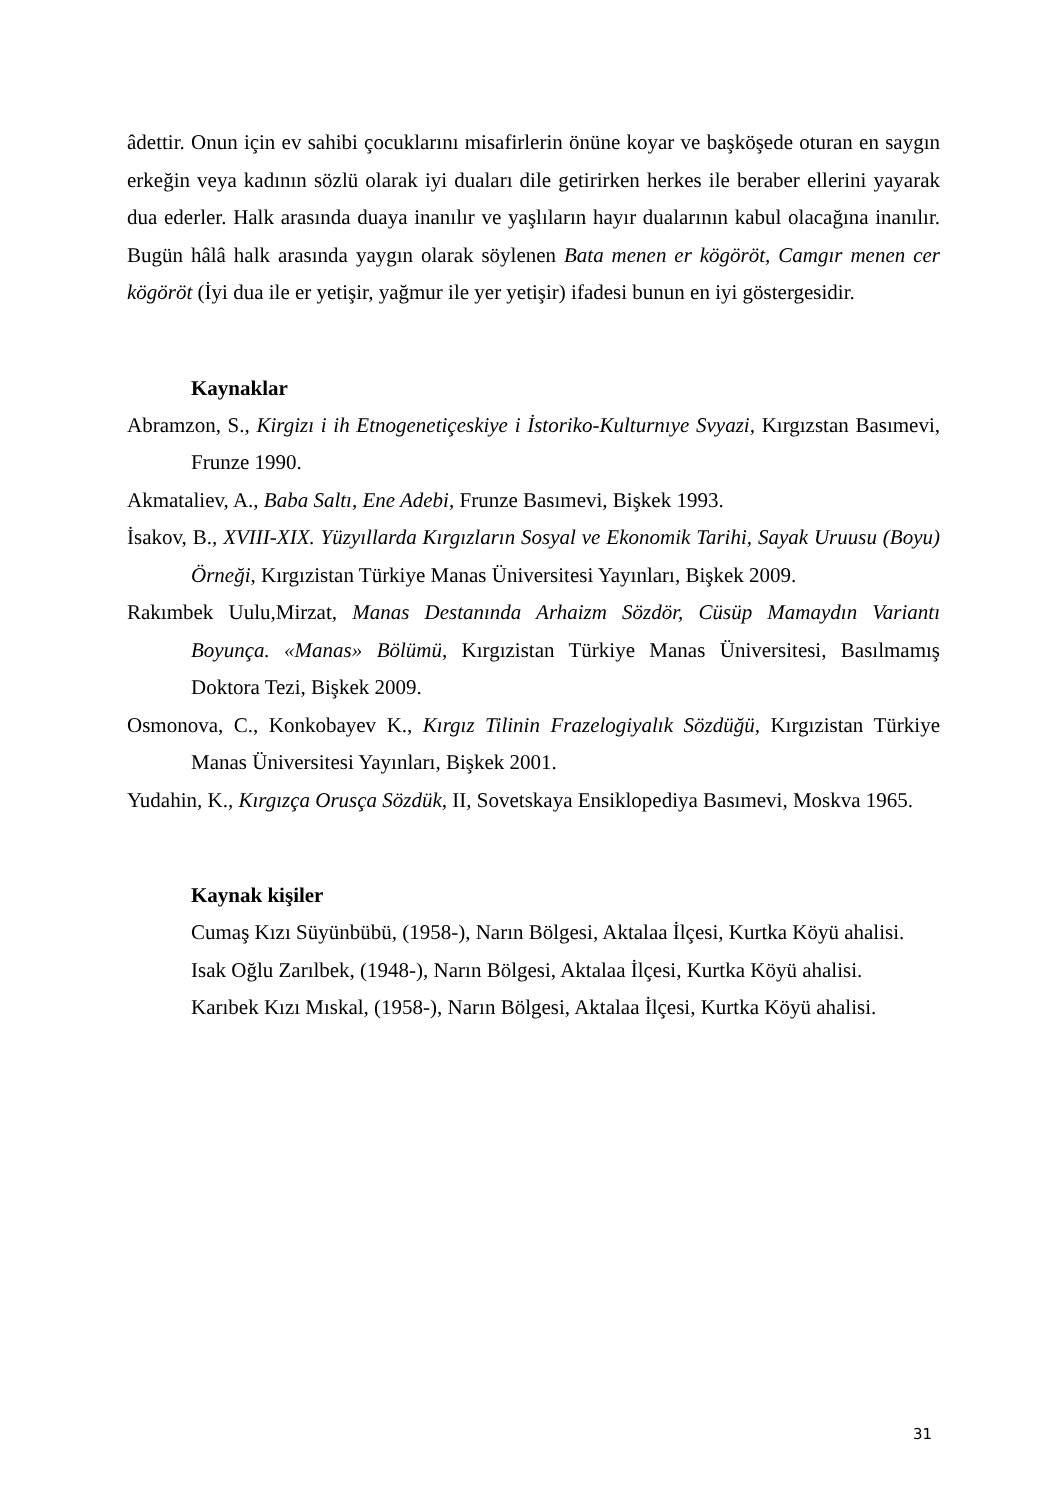âdettir. Onun için ev sahibi çocuklarını misafirlerin önüne koyar ve başköşede oturan en saygın erkeğin veya kadının sözlü olarak iyi duaları dile getirirken herkes ile beraber ellerini yayarak dua ederler. Halk arasında duaya inanılır ve yaşlıların hayır dualarının kabul olacağına inanılır. Bugün hâlâ halk arasında yaygın olarak söylenen Bata menen er kögöröt, Camgır menen cer kögöröt (İyi dua ile er yetişir, yağmur ile yer yetişir) ifadesi bunun en iyi göstergesidir.
Kaynaklar
Abramzon, S., Kirgizı i ih Etnogenetiçeskiye i İstoriko-Kulturnıye Svyazi, Kırgızstan Basımevi, Frunze 1990.
Akmataliev, A., Baba Saltı, Ene Adebi, Frunze Basımevi, Bişkek 1993.
İsakov, B., XVIII-XIX. Yüzyıllarda Kırgızların Sosyal ve Ekonomik Tarihi, Sayak Uruusu (Boyu) Örneği, Kırgızistan Türkiye Manas Üniversitesi Yayınları, Bişkek 2009.
Rakımbek Uulu,Mirzat, Manas Destanında Arhaizm Sözdör, Cüsüp Mamaydın Variantı Boyunça. «Manas» Bölümü, Kırgızistan Türkiye Manas Üniversitesi, Basılmamış Doktora Tezi, Bişkek 2009.
Osmonova, C., Konkobayev K., Kırgız Tilinin Frazelogiyalık Sözdüğü, Kırgızistan Türkiye Manas Üniversitesi Yayınları, Bişkek 2001.
Yudahin, K., Kırgızça Orusça Sözdük, II, Sovetskaya Ensiklopediya Basımevi, Moskva 1965.
Kaynak kişiler
Cumaş Kızı Süyünbübü, (1958-), Narın Bölgesi, Aktalaa İlçesi, Kurtka Köyü ahalisi.
Isak Oğlu Zarılbek, (1948-), Narın Bölgesi, Aktalaa İlçesi, Kurtka Köyü ahalisi.
Karıbek Kızı Mıskal, (1958-), Narın Bölgesi, Aktalaa İlçesi, Kurtka Köyü ahalisi.
31